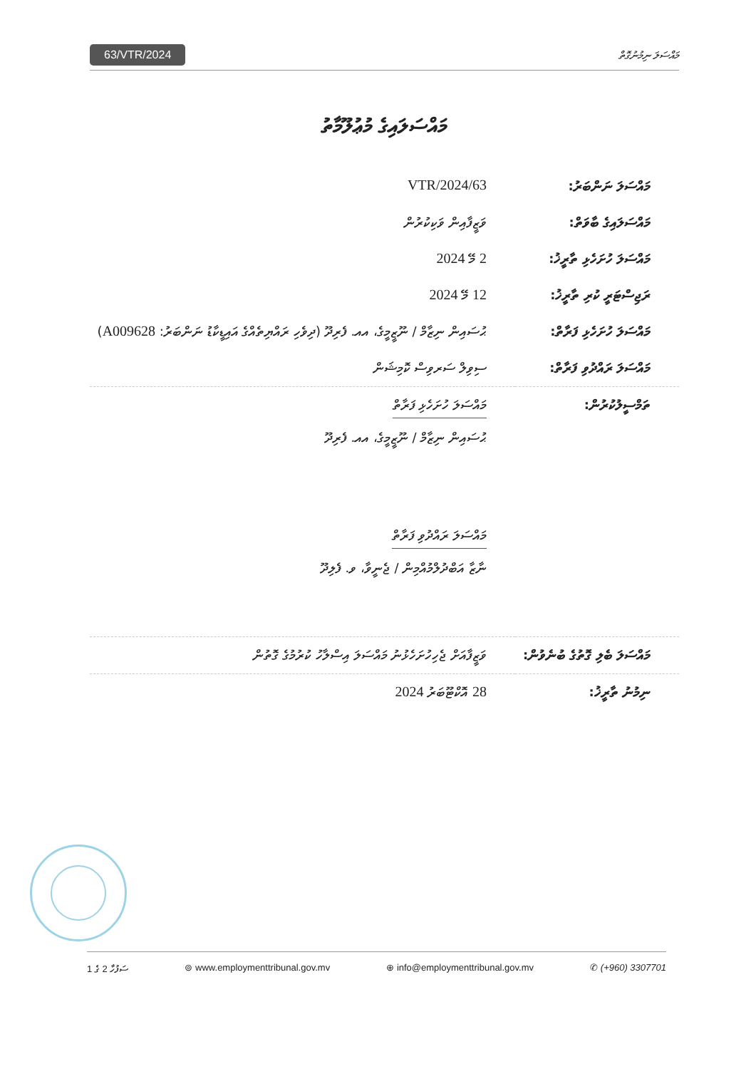63/VTR/2024 މައްސަލަ ނިމުނުގޮތް
މައްސަލައިގެ މުޢުލޫމާތު
| މައްސަލަ ނަންބަރު: | 63/VTR/2024 |
| މައްސަލައިގެ ބާވަތް: | ވަޒީފާއިން ވަކިކުރުން |
| މައްސަލަ ހުށަހެޅި ތާރީޚު: | 2 މޭ 2024 |
| ރަޖިސްޓަރީ ކުރި ތާރީޚު: | 12 މޭ 2024 |
| މައްސަލަ ހުށަހެޅި ފަރާތް: | ޙުސައިން ނިޒާމް / ނޫޒީމީގެ، އއ. ފެރިދޫ (ދިވެހި ރައްޔިތެއްގެ އައިޑީކާޑު ނަންބަރު: A009628 ) |
| މައްސަލަ ރައްދުވި ފަރާތް: | ސިވިލް ސަރވިސް ކޮމިޝަން |
| ތަމްސީލުކުރުން: | މައްސަލަ ހުށަހެޅި ފަރާތް ޙުސައިން ނިޒާމް / ނޫޒީމީގެ، އއ. ފެރިދޫ މައްސަލަ ރައްދުވި ފަރާތް ނާޒާ އަބްދުލްމުއްމިން / ޖެނީވާ، ވ. ފެލިދޫ |
| މައްސަލަ ބެލި ގޮތުގެ ބުނެވުން: | ވަޒީފާއަށް ޖެހިހުށަހެޅުނު މައްސަލަ އިސްލާހު ކުރުމުގެ ގޮތުން |
| ނިމުނު ތާރީޚު: | 28 އޮކްޓޫބަރު 2024 |
ސަފުހާ 2 ގެ 1 ⊚ www.employmenttribunal.gov.mv ⊕ info@employmenttribunal.gov.mv ✆ (+960) 3307701